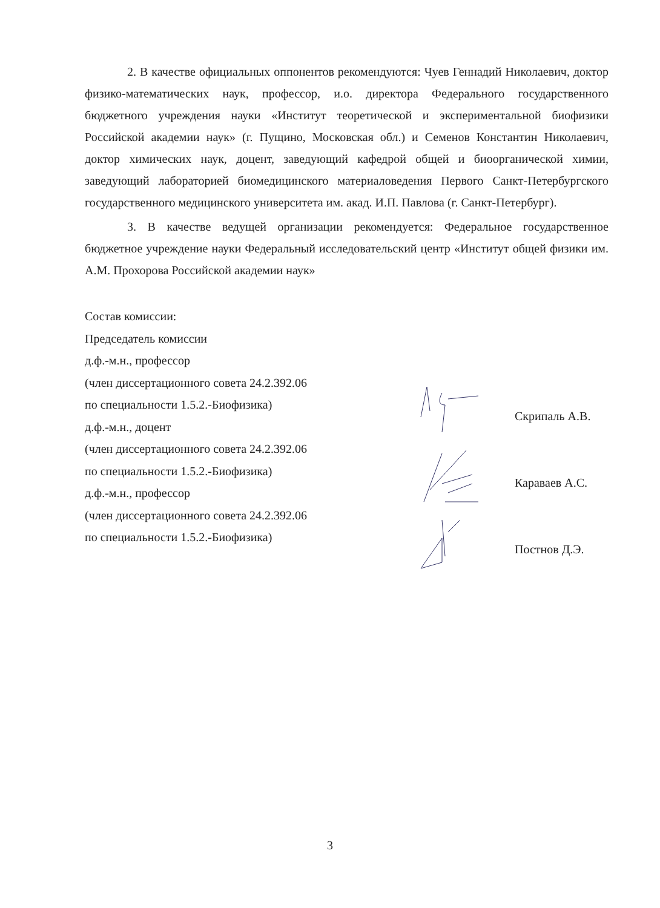2. В качестве официальных оппонентов рекомендуются: Чуев Геннадий Николаевич, доктор физико-математических наук, профессор, и.о. директора Федерального государственного бюджетного учреждения науки «Институт теоретической и экспериментальной биофизики Российской академии наук» (г. Пущино, Московская обл.) и Семенов Константин Николаевич, доктор химических наук, доцент, заведующий кафедрой общей и биоорганической химии, заведующий лабораторией биомедицинского материаловедения Первого Санкт-Петербургского государственного медицинского университета им. акад. И.П. Павлова (г. Санкт-Петербург).
3. В качестве ведущей организации рекомендуется: Федеральное государственное бюджетное учреждение науки Федеральный исследовательский центр «Институт общей физики им. А.М. Прохорова Российской академии наук»
Состав комиссии:
Председатель комиссии
д.ф.-м.н., профессор
(член диссертационного совета 24.2.392.06
по специальности 1.5.2.-Биофизика)
д.ф.-м.н., доцент
(член диссертационного совета 24.2.392.06
по специальности 1.5.2.-Биофизика)
д.ф.-м.н., профессор
(член диссертационного совета 24.2.392.06
по специальности 1.5.2.-Биофизика)
Скрипаль А.В.
Караваев А.С.
Постнов Д.Э.
3